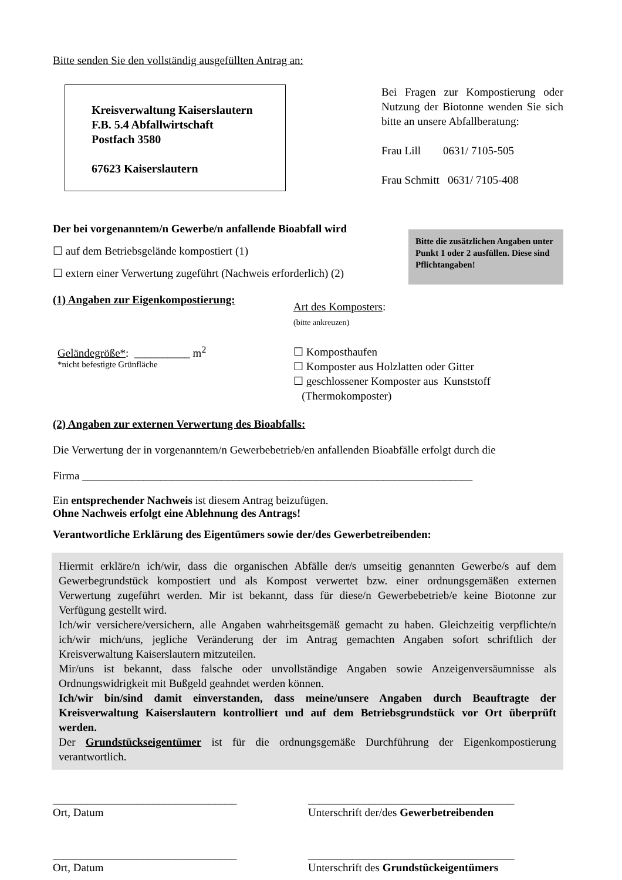Bitte senden Sie den vollständig ausgefüllten Antrag an:
Kreisverwaltung Kaiserslautern
F.B. 5.4 Abfallwirtschaft
Postfach 3580
67623 Kaiserslautern
Bei Fragen zur Kompostierung oder Nutzung der Biotonne wenden Sie sich bitte an unsere Abfallberatung:
Frau Lill 0631/ 7105-505
Frau Schmitt 0631/ 7105-408
Der bei vorgenanntem/n Gewerbe/n anfallende Bioabfall wird
☐ auf dem Betriebsgelände kompostiert (1)
☐ extern einer Verwertung zugeführt (Nachweis erforderlich) (2)
Bitte die zusätzlichen Angaben unter Punkt 1 oder 2 ausfüllen. Diese sind Pflichtangaben!
(1) Angaben zur Eigenkompostierung:
Geländegröße*: __________ m<sup>2</sup>
*nicht befestigte Grünfläche
Art des Komposters:
(bitte ankreuzen)
☐ Komposthaufen
☐ Komposter aus Holzlatten oder Gitter
☐ geschlossener Komposter aus Kunststoff
(Thermokomposter)
(2) Angaben zur externen Verwertung des Bioabfalls:
Die Verwertung der in vorgenanntem/n Gewerbebetrieb/en anfallenden Bioabfälle erfolgt durch die
Firma ______________________________________________________________________
Ein entsprechender Nachweis ist diesem Antrag beizufügen.
Ohne Nachweis erfolgt eine Ablehnung des Antrags!
Verantwortliche Erklärung des Eigentümers sowie der/des Gewerbetreibenden:
Hiermit erkläre/n ich/wir, dass die organischen Abfälle der/s umseitig genannten Gewerbe/s auf dem Gewerbegrundstück kompostiert und als Kompost verwertet bzw. einer ordnungsgemäßen externen Verwertung zugeführt werden. Mir ist bekannt, dass für diese/n Gewerbebetrieb/e keine Biotonne zur Verfügung gestellt wird.
Ich/wir versichere/versichern, alle Angaben wahrheitsgemäß gemacht zu haben. Gleichzeitig verpflichte/n ich/wir mich/uns, jegliche Veränderung der im Antrag gemachten Angaben sofort schriftlich der Kreisverwaltung Kaiserslautern mitzuteilen.
Mir/uns ist bekannt, dass falsche oder unvollständige Angaben sowie Anzeigenversäumnisse als Ordnungswidrigkeit mit Bußgeld geahndet werden können.
Ich/wir bin/sind damit einverstanden, dass meine/unsere Angaben durch Beauftragte der Kreisverwaltung Kaiserslautern kontrolliert und auf dem Betriebsgrundstück vor Ort überprüft werden.
Der Grundstückseigentümer ist für die ordnungsgemäße Durchführung der Eigenkompostierung verantwortlich.
_________________________________
Ort, Datum
_____________________________________
Unterschrift der/des Gewerbetreibenden
_________________________________
Ort, Datum
_____________________________________
Unterschrift des Grundstückeigentümers